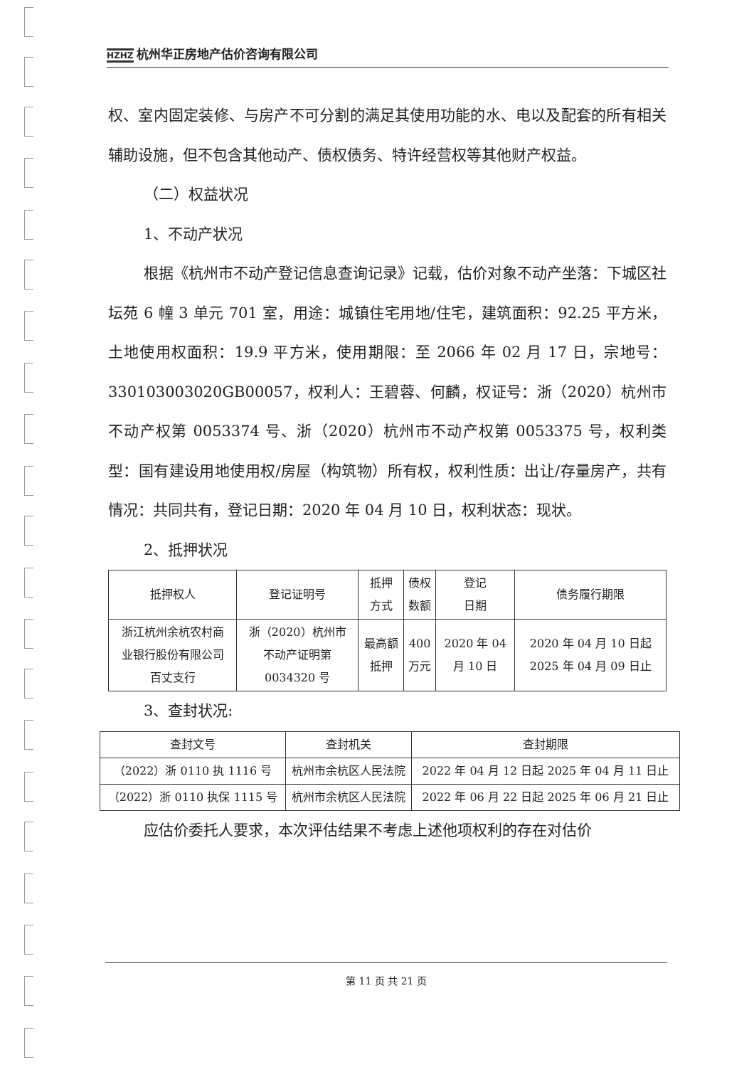HZHZ 杭州华正房地产估价咨询有限公司
权、室内固定装修、与房产不可分割的满足其使用功能的水、电以及配套的所有相关辅助设施，但不包含其他动产、债权债务、特许经营权等其他财产权益。
（二）权益状况
1、不动产状况
根据《杭州市不动产登记信息查询记录》记载，估价对象不动产坐落：下城区社坛苑 6 幢 3 单元 701 室，用途：城镇住宅用地/住宅，建筑面积：92.25 平方米，土地使用权面积：19.9 平方米，使用期限：至 2066 年 02 月 17 日，宗地号：330103003020GB00057，权利人：王碧蓉、何麟，权证号：浙（2020）杭州市不动产权第 0053374 号、浙（2020）杭州市不动产权第 0053375 号，权利类型：国有建设用地使用权/房屋（构筑物）所有权，权利性质：出让/存量房产，共有情况：共同共有，登记日期：2020 年 04 月 10 日，权利状态：现状。
2、抵押状况
| 抵押权人 | 登记证明号 | 抵押 方式 | 债权 数额 | 登记 日期 | 债务履行期限 |
| --- | --- | --- | --- | --- | --- |
| 浙江杭州余杭农村商 业银行股份有限公司 百丈支行 | 浙（2020）杭州市 不动产证明第 0034320 号 | 最高额 抵押 | 400 万元 | 2020 年 04 月 10 日 | 2020 年 04 月 10 日起 2025 年 04 月 09 日止 |
3、查封状况:
| 查封文号 | 查封机关 | 查封期限 |
| --- | --- | --- |
| （2022）浙 0110 执 1116 号 | 杭州市余杭区人民法院 | 2022 年 04 月 12 日起 2025 年 04 月 11 日止 |
| （2022）浙 0110 执保 1115 号 | 杭州市余杭区人民法院 | 2022 年 06 月 22 日起 2025 年 06 月 21 日止 |
应估价委托人要求，本次评估结果不考虑上述他项权利的存在对估价
第 11 页 共 21 页